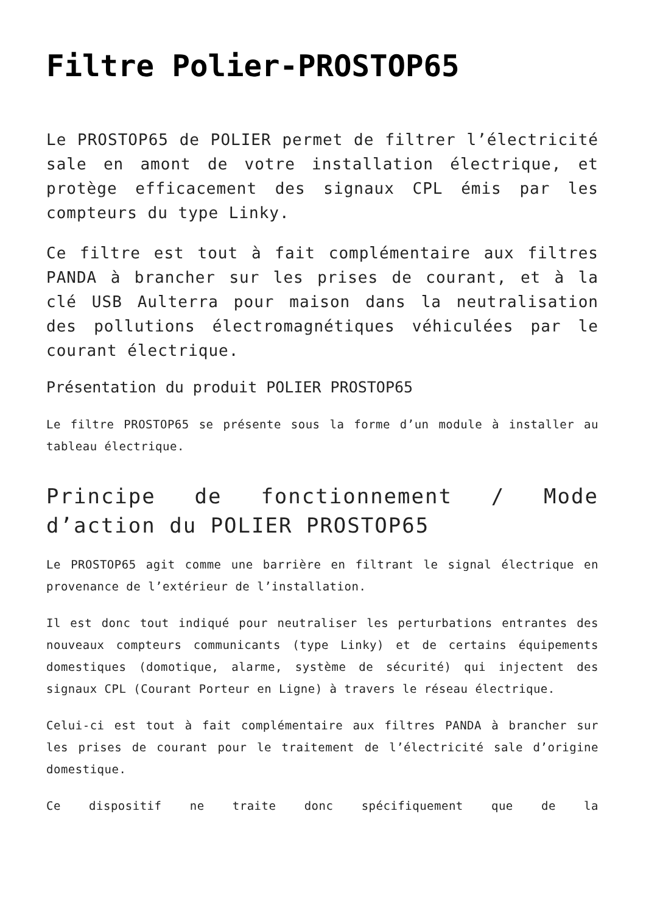Filtre Polier-PROSTOP65
Le PROSTOP65 de POLIER permet de filtrer l’électricité sale en amont de votre installation électrique, et protège efficacement des signaux CPL émis par les compteurs du type Linky.
Ce filtre est tout à fait complémentaire aux filtres PANDA à brancher sur les prises de courant, et à la clé USB Aulterra pour maison dans la neutralisation des pollutions électromagnétiques véhiculées par le courant électrique.
Présentation du produit POLIER PROSTOP65
Le filtre PROSTOP65 se présente sous la forme d’un module à installer au tableau électrique.
Principe de fonctionnement / Mode d’action du POLIER PROSTOP65
Le PROSTOP65 agit comme une barrière en filtrant le signal électrique en provenance de l’extérieur de l’installation.
Il est donc tout indiqué pour neutraliser les perturbations entrantes des nouveaux compteurs communicants (type Linky) et de certains équipements domestiques (domotique, alarme, système de sécurité) qui injectent des signaux CPL (Courant Porteur en Ligne) à travers le réseau électrique.
Celui-ci est tout à fait complémentaire aux filtres PANDA à brancher sur les prises de courant pour le traitement de l’électricité sale d’origine domestique.
Ce dispositif ne traite donc spécifiquement que de la